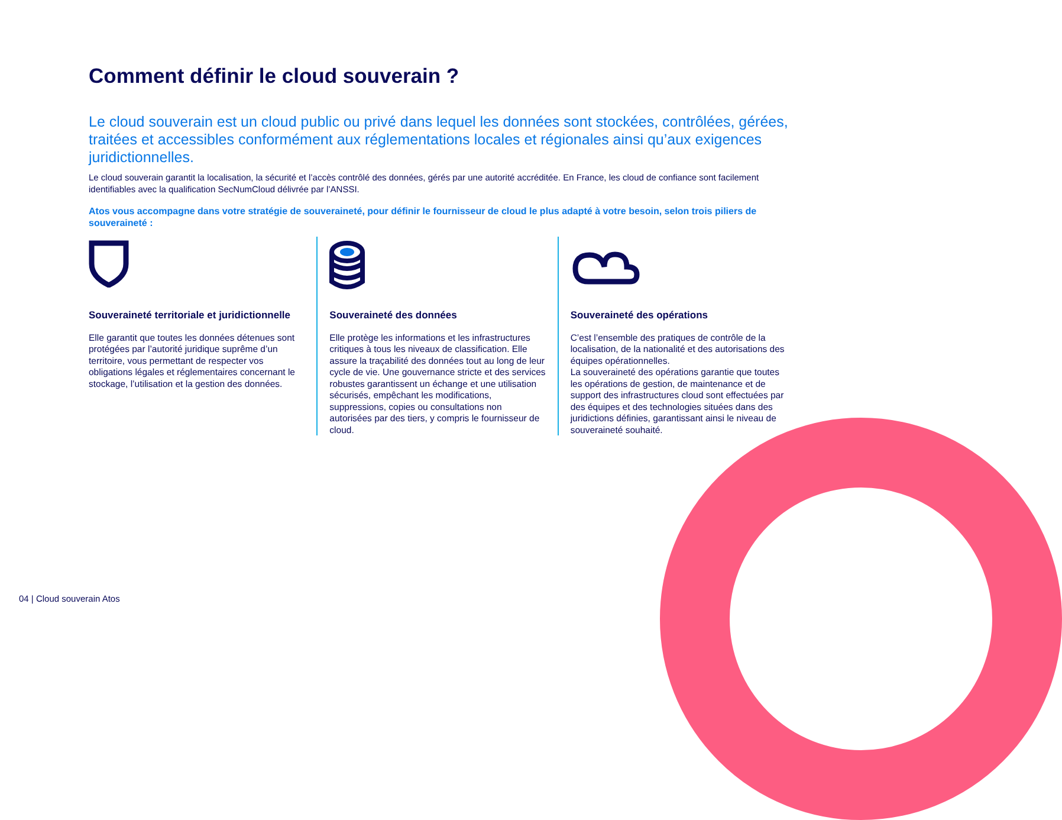Comment définir le cloud souverain ?
Le cloud souverain est un cloud public ou privé dans lequel les données sont stockées, contrôlées, gérées, traitées et accessibles conformément aux réglementations locales et régionales ainsi qu’aux exigences juridictionnelles.
Le cloud souverain garantit la localisation, la sécurité et l’accès contrôlé des données, gérés par une autorité accréditée. En France, les cloud de confiance sont facilement identifiables avec la qualification SecNumCloud délivrée par l’ANSSI.
Atos vous accompagne dans votre stratégie de souveraineté, pour définir le fournisseur de cloud le plus adapté à votre besoin, selon trois piliers de souveraineté :
Souveraineté territoriale et juridictionnelle
Elle garantit que toutes les données détenues sont protégées par l’autorité juridique suprême d’un territoire, vous permettant de respecter vos obligations légales et réglementaires concernant le stockage, l’utilisation et la gestion des données.
Souveraineté des données
Elle protège les informations et les infrastructures critiques à tous les niveaux de classification. Elle assure la traçabilité des données tout au long de leur cycle de vie. Une gouvernance stricte et des services robustes garantissent un échange et une utilisation sécurisés, empêchant les modifications, suppressions, copies ou consultations non autorisées par des tiers, y compris le fournisseur de cloud.
Souveraineté des opérations
C’est l’ensemble des pratiques de contrôle de la localisation, de la nationalité et des autorisations des équipes opérationnelles.
La souveraineté des opérations garantie que toutes les opérations de gestion, de maintenance et de support des infrastructures cloud sont effectuées par des équipes et des technologies situées dans des juridictions définies, garantissant ainsi le niveau de souveraineté souhaité.
04 | Cloud souverain Atos